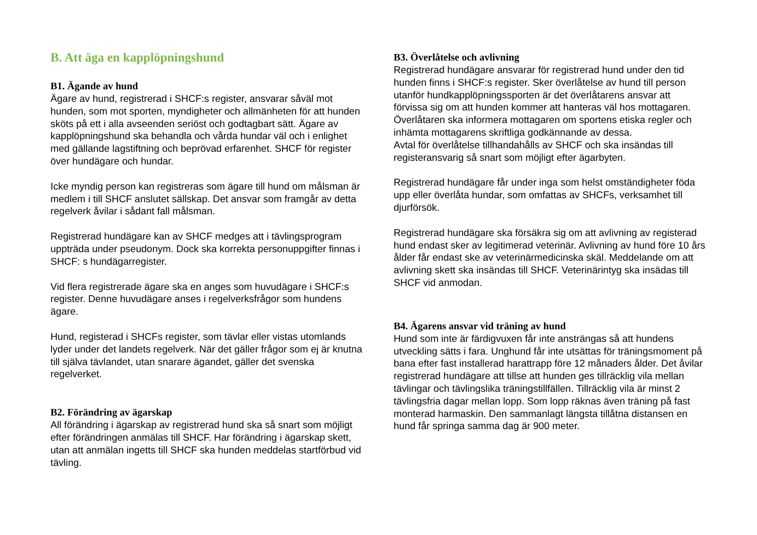B. Att äga en kapplöpningshund
B1. Ägande av hund
Ägare av hund, registrerad i SHCF:s register, ansvarar såväl mot hunden, som mot sporten, myndigheter och allmänheten för att hunden sköts på ett i alla avseenden seriöst och godtagbart sätt. Ägare av kapplöpningshund ska behandla och vårda hundar väl och i enlighet med gällande lagstiftning och beprövad erfarenhet. SHCF för register över hundägare och hundar.
Icke myndig person kan registreras som ägare till hund om målsman är medlem i till SHCF anslutet sällskap. Det ansvar som framgår av detta regelverk åvilar i sådant fall målsman.
Registrerad hundägare kan av SHCF medges att i tävlingsprogram uppträda under pseudonym. Dock ska korrekta personuppgifter finnas i SHCF: s hundägarregister.
Vid flera registrerade ägare ska en anges som huvudägare i SHCF:s register. Denne huvudägare anses i regelverksfrågor som hundens ägare.
Hund, registerad i SHCFs register, som tävlar eller vistas utomlands lyder under det landets regelverk. När det gäller frågor som ej är knutna till själva tävlandet, utan snarare ägandet, gäller det svenska regelverket.
B2. Förändring av ägarskap
All förändring i ägarskap av registrerad hund ska så snart som möjligt efter förändringen anmälas till SHCF. Har förändring i ägarskap skett, utan att anmälan ingetts till SHCF ska hunden meddelas startförbud vid tävling.
B3. Överlåtelse och avlivning
Registrerad hundägare ansvarar för registrerad hund under den tid hunden finns i SHCF:s register. Sker överlåtelse av hund till person utanför hundkapplöpningssporten är det överlåtarens ansvar att förvissa sig om att hunden kommer att hanteras väl hos mottagaren. Överlåtaren ska informera mottagaren om sportens etiska regler och inhämta mottagarens skriftliga godkännande av dessa.
Avtal för överlåtelse tillhandahålls av SHCF och ska insändas till registeransvarig så snart som möjligt efter ägarbyten.
Registrerad hundägare får under inga som helst omständigheter föda upp eller överlåta hundar, som omfattas av SHCFs, verksamhet till djurförsök.
Registrerad hundägare ska försäkra sig om att avlivning av registerad hund endast sker av legitimerad veterinär. Avlivning av hund före 10 års ålder får endast ske av veterinärmedicinska skäl. Meddelande om att avlivning skett ska insändas till SHCF. Veterinärintyg ska insädas till SHCF vid anmodan.
B4. Ägarens ansvar vid träning av hund
Hund som inte är färdigvuxen får inte ansträngas så att hundens utveckling sätts i fara. Unghund får inte utsättas för träningsmoment på bana efter fast installerad harattrapp före 12 månaders ålder. Det åvilar registrerad hundägare att tillse att hunden ges tillräcklig vila mellan tävlingar och tävlingslika träningstillfällen. Tillräcklig vila är minst 2 tävlingsfria dagar mellan lopp. Som lopp räknas även träning på fast monterad harmaskin. Den sammanlagt längsta tillåtna distansen en hund får springa samma dag är 900 meter.